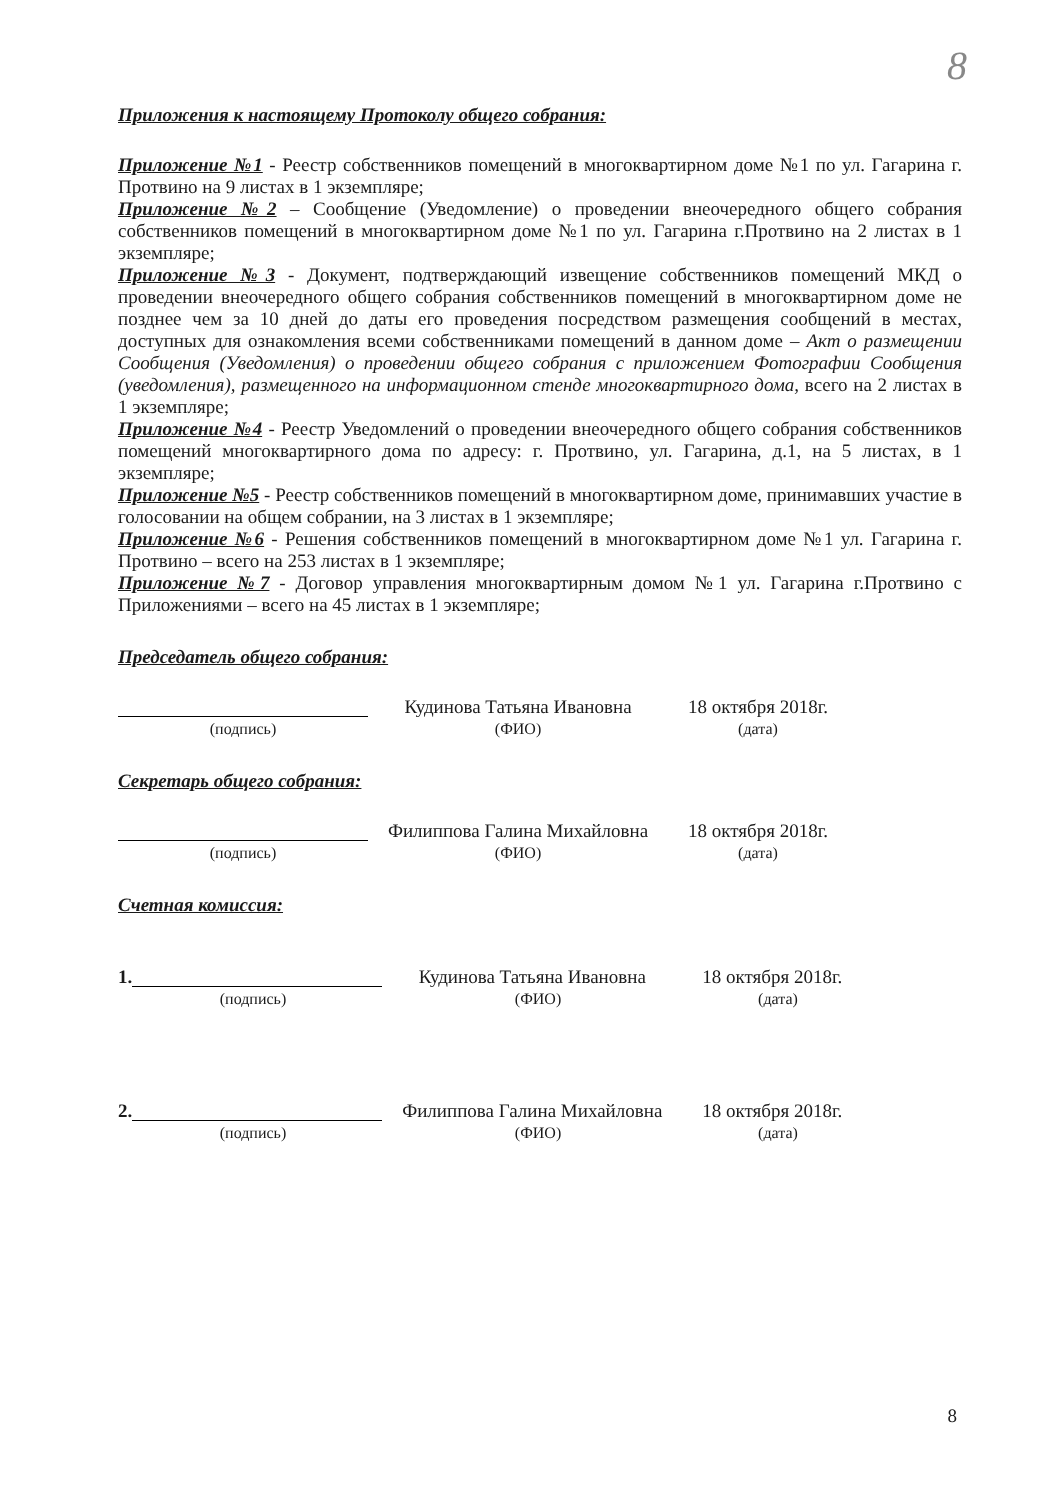8
Приложения к настоящему Протоколу общего собрания:
Приложение №1 - Реестр собственников помещений в многоквартирном доме №1 по ул. Гагарина г. Протвино на 9 листах в 1 экземпляре;
Приложение №2 – Сообщение (Уведомление) о проведении внеочередного общего собрания собственников помещений в многоквартирном доме №1 по ул. Гагарина г.Протвино на 2 листах в 1 экземпляре;
Приложение №3 - Документ, подтверждающий извещение собственников помещений МКД о проведении внеочередного общего собрания собственников помещений в многоквартирном доме не позднее чем за 10 дней до даты его проведения посредством размещения сообщений в местах, доступных для ознакомления всеми собственниками помещений в данном доме – Акт о размещении Сообщения (Уведомления) о проведении общего собрания с приложением Фотографии Сообщения (уведомления), размещенного на информационном стенде многоквартирного дома, всего на 2 листах в 1 экземпляре;
Приложение №4 - Реестр Уведомлений о проведении внеочередного общего собрания собственников помещений многоквартирного дома по адресу: г. Протвино, ул. Гагарина, д.1, на 5 листах, в 1 экземпляре;
Приложение №5 - Реестр собственников помещений в многоквартирном доме, принимавших участие в голосовании на общем собрании, на 3 листах в 1 экземпляре;
Приложение №6 - Решения собственников помещений в многоквартирном доме №1 ул. Гагарина г. Протвино – всего на 253 листах в 1 экземпляре;
Приложение №7 - Договор управления многоквартирным домом №1 ул. Гагарина г.Протвино с Приложениями – всего на 45 листах в 1 экземпляре;
Председатель общего собрания:
Кудинова Татьяна Ивановна 18 октября 2018г.
(подпись) (ФИО) (дата)
Секретарь общего собрания:
Филиппова Галина Михайловна
18 октября 2018г.
(подпись) (ФИО) (дата)
Счетная комиссия:
1. Кудинова Татьяна Ивановна 18 октября 2018г.
(подпись) (ФИО) (дата)
2. Филиппова Галина Михайловна
18 октября 2018г.
(подпись) (ФИО) (дата)
8